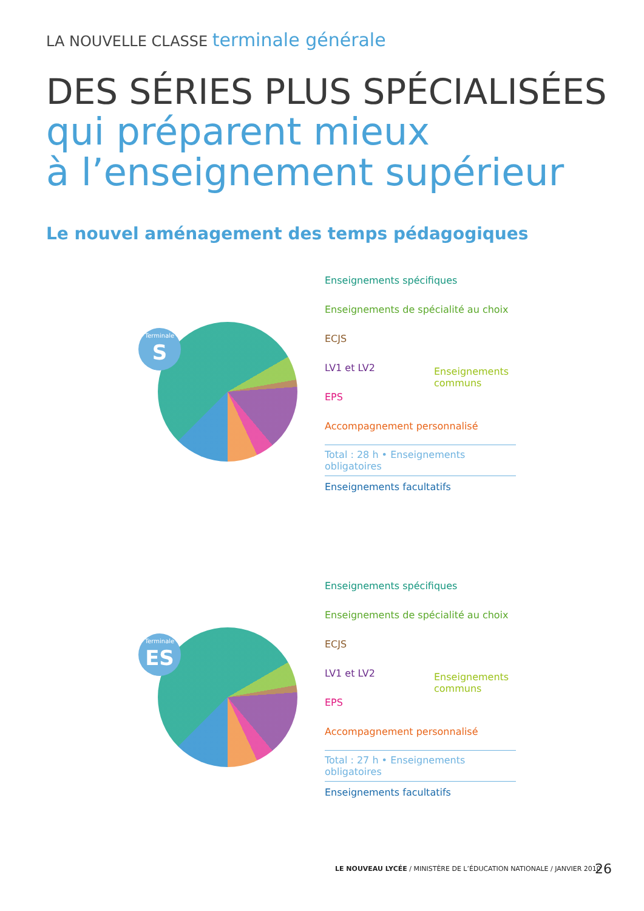LA NOUVELLE CLASSE terminale générale
DES SÉRIES PLUS SPÉCIALISÉES
qui préparent mieux
à l’enseignement supérieur
Le nouvel aménagement des temps pédagogiques
Terminale
S
Enseignements spécifiques
Enseignements de spécialité au choix
ECJS
LV1 et LV2
Enseignements communs
EPS
Accompagnement personnalisé
Total : 28 h • Enseignements obligatoires
Enseignements facultatifs
Terminale
ES
Enseignements spécifiques
Enseignements de spécialité au choix
ECJS
LV1 et LV2
Enseignements communs
EPS
Accompagnement personnalisé
Total : 27 h • Enseignements obligatoires
Enseignements facultatifs
LE NOUVEAU LYCÉE / MINISTÈRE DE L’ÉDUCATION NATIONALE / JANVIER 2010
26